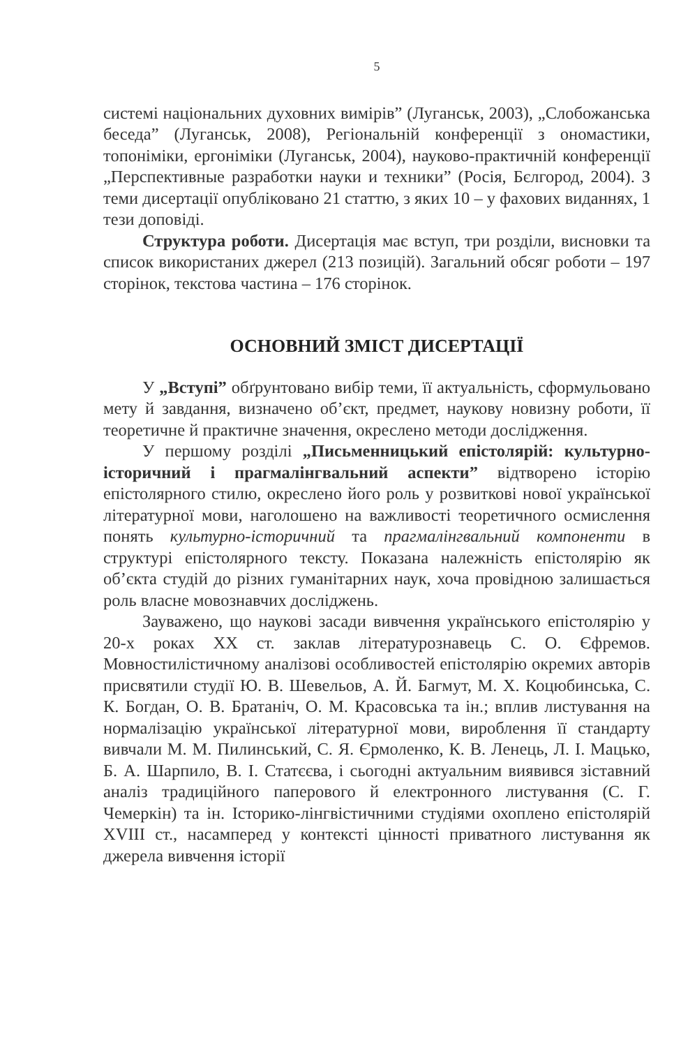5
системі національних духовних вимірів” (Луганськ, 2003), „Слобожанська беседа” (Луганськ, 2008), Регіональній конференції з ономастики, топоніміки, ергоніміки (Луганськ, 2004), науково-практичній конференції „Перспективные разработки науки и техники” (Росія, Бєлгород, 2004). З теми дисертації опубліковано 21 статтю, з яких 10 – у фахових виданнях, 1 тези доповіді.
Структура роботи. Дисертація має вступ, три розділи, висновки та список використаних джерел (213 позицій). Загальний обсяг роботи – 197 сторінок, текстова частина – 176 сторінок.
ОСНОВНИЙ ЗМІСТ ДИСЕРТАЦІЇ
У „Вступі” обґрунтовано вибір теми, її актуальність, сформульовано мету й завдання, визначено об’єкт, предмет, наукову новизну роботи, її теоретичне й практичне значення, окреслено методи дослідження.
У першому розділі „Письменницький епістолярій: культурно-історичний і прагмалінгвальний аспекти” відтворено історію епістолярного стилю, окреслено його роль у розвиткові нової української літературної мови, наголошено на важливості теоретичного осмислення понять культурно-історичний та прагмалінгвальний компоненти в структурі епістолярного тексту. Показана належність епістолярію як об’єкта студій до різних гуманітарних наук, хоча провідною залишається роль власне мовознавчих досліджень.
Зауважено, що наукові засади вивчення українського епістолярію у 20-х роках XX ст. заклав літературознавець С. О. Єфремов. Мовностилістичному аналізові особливостей епістолярію окремих авторів присвятили студії Ю. В. Шевельов, А. Й. Багмут, М. Х. Коцюбинська, С. К. Богдан, О. В. Братаніч, О. М. Красовська та ін.; вплив листування на нормалізацію української літературної мови, вироблення її стандарту вивчали М. М. Пилинський, С. Я. Єрмоленко, К. В. Ленець, Л. І. Мацько, Б. А. Шарпило, В. І. Статєєва, і сьогодні актуальним виявився зіставний аналіз традиційного паперового й електронного листування (С. Г. Чемеркін) та ін. Історико-лінгвістичними студіями охоплено епістолярій XVIII ст., насамперед у контексті цінності приватного листування як джерела вивчення історії